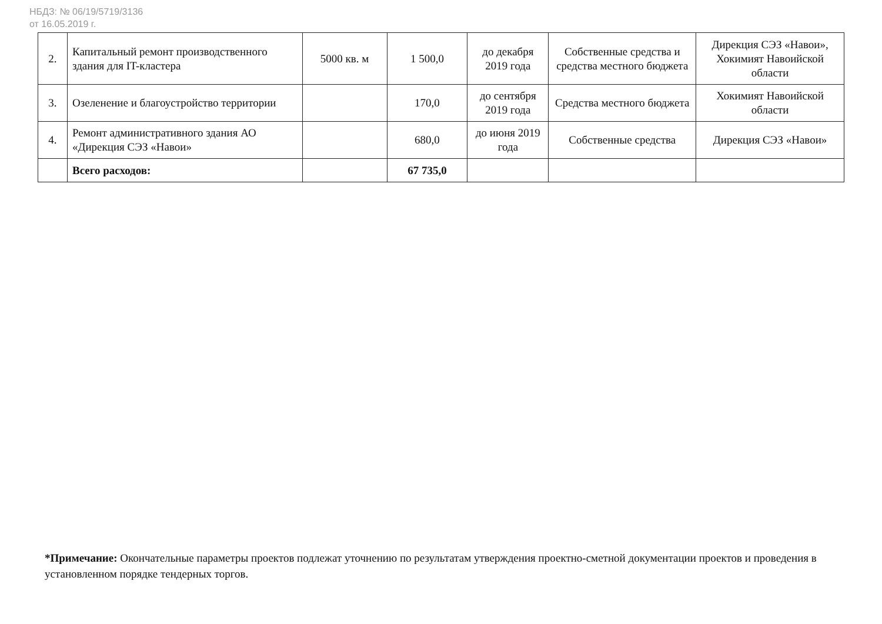НБДЗ: № 06/19/5719/3136
от 16.05.2019 г.
| 2. | Капитальный ремонт производственного здания для IT-кластера | 5000 кв. м | 1 500,0 | до декабря 2019 года | Собственные средства и средства местного бюджета | Дирекция СЭЗ «Навои», Хокимият Навоийской области |
| 3. | Озеленение и благоустройство территории | | 170,0 | до сентября 2019 года | Средства местного бюджета | Хокимият Навоийской области |
| 4. | Ремонт административного здания АО «Дирекция СЭЗ «Навои» | | 680,0 | до июня 2019 года | Собственные средства | Дирекция СЭЗ «Навои» |
| | Всего расходов: | | 67 735,0 | | | |
*Примечание: Окончательные параметры проектов подлежат уточнению по результатам утверждения проектно-сметной документации проектов и проведения в установленном порядке тендерных торгов.